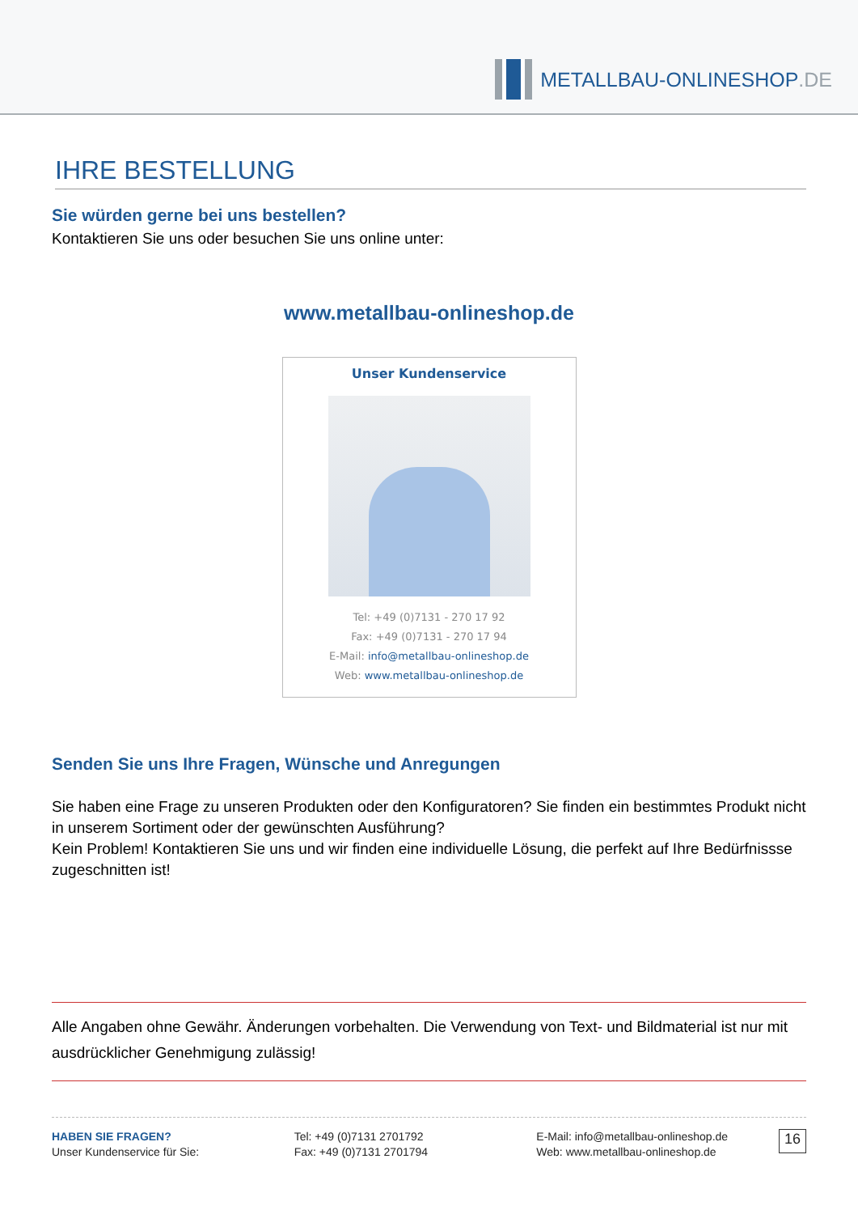METALLBAU-ONLINESHOP.DE
IHRE BESTELLUNG
Sie würden gerne bei uns bestellen?
Kontaktieren Sie uns oder besuchen Sie uns online unter:
www.metallbau-onlineshop.de
Unser Kundenservice
Tel: +49 (0)7131 - 270 17 92
Fax: +49 (0)7131 - 270 17 94
E-Mail: info@metallbau-onlineshop.de
Web: www.metallbau-onlineshop.de
Senden Sie uns Ihre Fragen, Wünsche und Anregungen
Sie haben eine Frage zu unseren Produkten oder den Konfiguratoren? Sie finden ein bestimmtes Produkt nicht in unserem Sortiment oder der gewünschten Ausführung?
Kein Problem! Kontaktieren Sie uns und wir finden eine individuelle Lösung, die perfekt auf Ihre Bedürfnissse zugeschnitten ist!
Alle Angaben ohne Gewähr. Änderungen vorbehalten. Die Verwendung von Text- und Bildmaterial ist nur mit ausdrücklicher Genehmigung zulässig!
HABEN SIE FRAGEN?
Unser Kundenservice für Sie:
Tel: +49 (0)7131 2701792
Fax: +49 (0)7131 2701794
E-Mail: info@metallbau-onlineshop.de
Web: www.metallbau-onlineshop.de
16